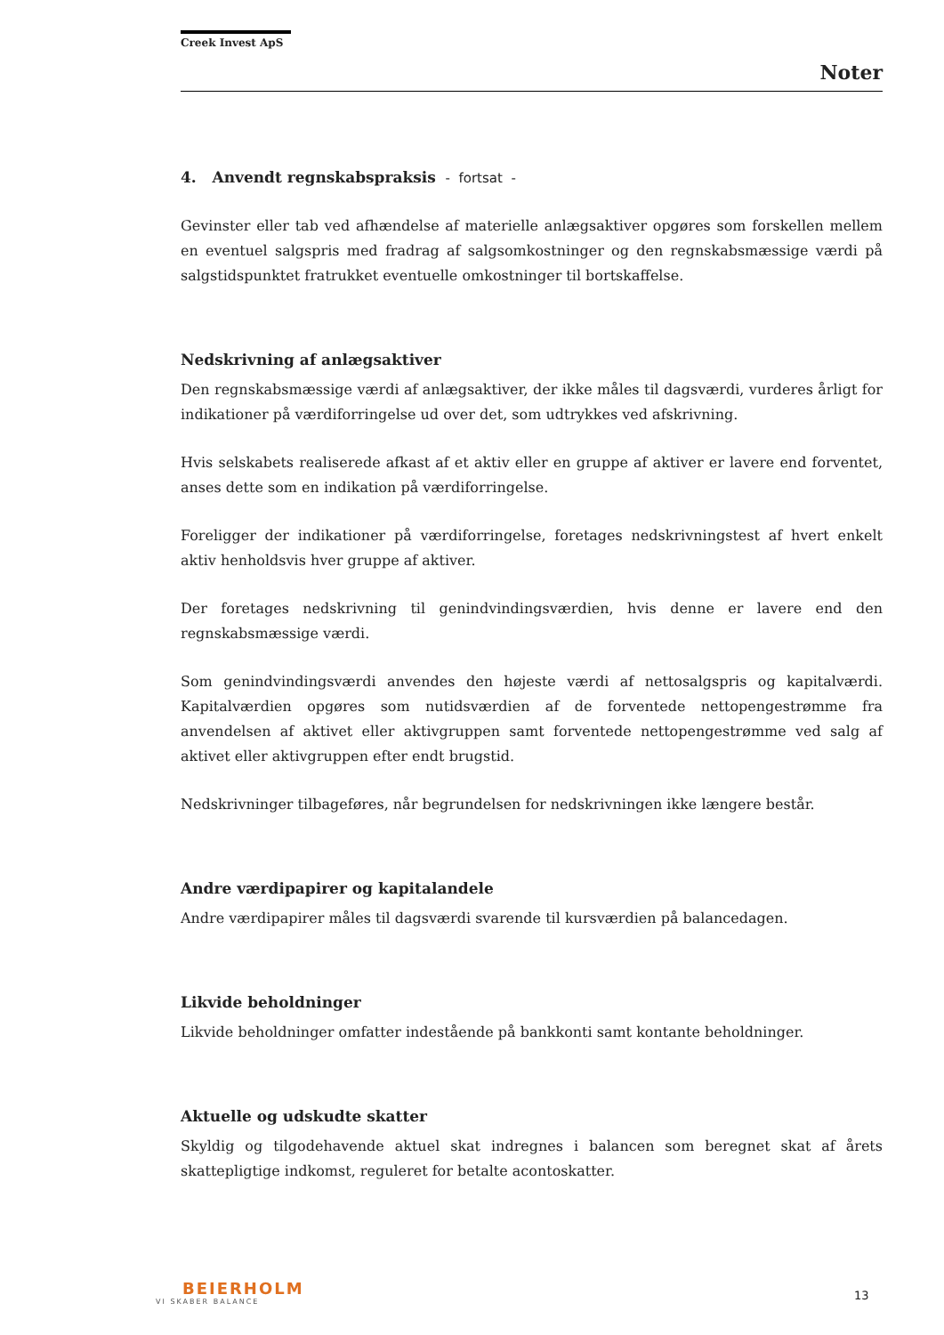Creek Invest ApS
Noter
4. Anvendt regnskabspraksis - fortsat -
Gevinster eller tab ved afhændelse af materielle anlægsaktiver opgøres som forskellen mellem en eventuel salgspris med fradrag af salgsomkostninger og den regnskabsmæssige værdi på salgstidspunktet fratrukket eventuelle omkostninger til bortskaffelse.
Nedskrivning af anlægsaktiver
Den regnskabsmæssige værdi af anlægsaktiver, der ikke måles til dagsværdi, vurderes årligt for indikationer på værdiforringelse ud over det, som udtrykkes ved afskrivning.
Hvis selskabets realiserede afkast af et aktiv eller en gruppe af aktiver er lavere end forventet, anses dette som en indikation på værdiforringelse.
Foreligger der indikationer på værdiforringelse, foretages nedskrivningstest af hvert enkelt aktiv henholdsvis hver gruppe af aktiver.
Der foretages nedskrivning til genindvindingsværdien, hvis denne er lavere end den regnskabsmæssige værdi.
Som genindvindingsværdi anvendes den højeste værdi af nettosalgspris og kapitalværdi. Kapitalværdien opgøres som nutidsværdien af de forventede nettopengestrømme fra anvendelsen af aktivet eller aktivgruppen samt forventede nettopengestrømme ved salg af aktivet eller aktivgruppen efter endt brugstid.
Nedskrivninger tilbageføres, når begrundelsen for nedskrivningen ikke længere består.
Andre værdipapirer og kapitalandele
Andre værdipapirer måles til dagsværdi svarende til kursværdien på balancedagen.
Likvide beholdninger
Likvide beholdninger omfatter indestående på bankkonti samt kontante beholdninger.
Aktuelle og udskudte skatter
Skyldig og tilgodehavende aktuel skat indregnes i balancen som beregnet skat af årets skattepligtige indkomst, reguleret for betalte acontoskatter.
BEIERHOLM
VI SKABER BALANCE
13